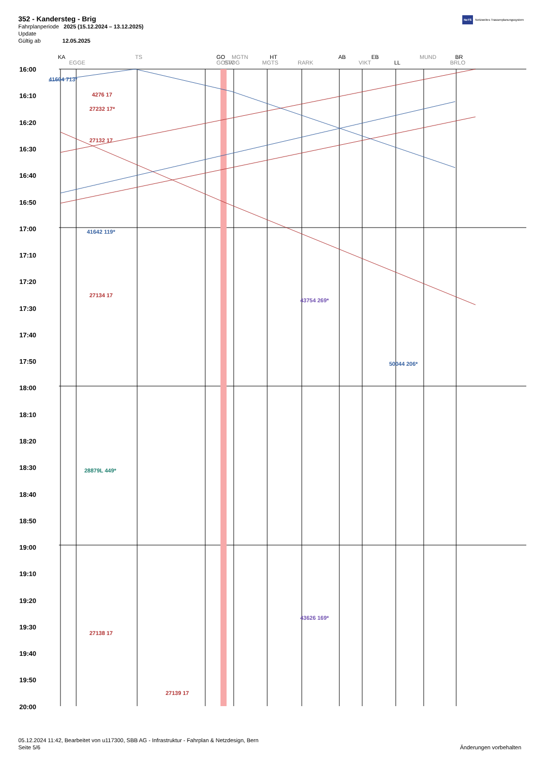352 - Kandersteg - Brig
Fahrplanperiode 2025 (15.12.2024 – 13.12.2025)
Update
Gültig ab 12.05.2025
NeTS Netzweites Trassenplanungssystem
KA
EGGE
TS
GOSW
GO
MGTN
STOG
HT
MGTS
RARK
AB
VIKT
EB
LL
MUND
BR
BRLO
16:00
16:10
16:20
16:30
16:40
16:50
17:00
17:10
17:20
17:30
17:40
17:50
18:00
18:10
18:20
18:30
18:40
18:50
19:00
19:10
19:20
19:30
19:40
19:50
20:00
4276 17
27232 17*
27132 17
27134 17
27138 17
27139 17
41604 713*
41642 119*
50044 206*
43754 269*
43626 169*
28879L 449*
05.12.2024 11:42, Bearbeitet von u117300, SBB AG - Infrastruktur - Fahrplan & Netzdesign, Bern
Seite 5/6
Änderungen vorbehalten